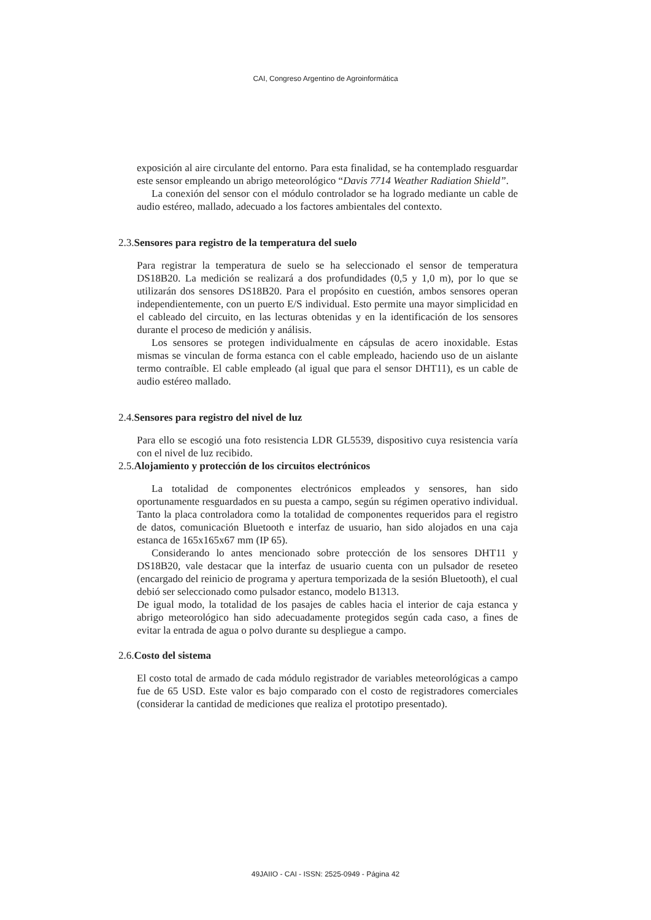CAI, Congreso Argentino de Agroinformática
exposición al aire circulante del entorno. Para esta finalidad, se ha contemplado resguardar este sensor empleando un abrigo meteorológico “Davis 7714 Weather Radiation Shield”.
La conexión del sensor con el módulo controlador se ha logrado mediante un cable de audio estéreo, mallado, adecuado a los factores ambientales del contexto.
2.3.Sensores para registro de la temperatura del suelo
Para registrar la temperatura de suelo se ha seleccionado el sensor de temperatura DS18B20. La medición se realizará a dos profundidades (0,5 y 1,0 m), por lo que se utilizarán dos sensores DS18B20. Para el propósito en cuestión, ambos sensores operan independientemente, con un puerto E/S individual. Esto permite una mayor simplicidad en el cableado del circuito, en las lecturas obtenidas y en la identificación de los sensores durante el proceso de medición y análisis.
Los sensores se protegen individualmente en cápsulas de acero inoxidable. Estas mismas se vinculan de forma estanca con el cable empleado, haciendo uso de un aislante termo contraíble. El cable empleado (al igual que para el sensor DHT11), es un cable de audio estéreo mallado.
2.4.Sensores para registro del nivel de luz
Para ello se escogió una foto resistencia LDR GL5539, dispositivo cuya resistencia varía con el nivel de luz recibido.
2.5.Alojamiento y protección de los circuitos electrónicos
La totalidad de componentes electrónicos empleados y sensores, han sido oportunamente resguardados en su puesta a campo, según su régimen operativo individual. Tanto la placa controladora como la totalidad de componentes requeridos para el registro de datos, comunicación Bluetooth e interfaz de usuario, han sido alojados en una caja estanca de 165x165x67 mm (IP 65).
Considerando lo antes mencionado sobre protección de los sensores DHT11 y DS18B20, vale destacar que la interfaz de usuario cuenta con un pulsador de reseteo (encargado del reinicio de programa y apertura temporizada de la sesión Bluetooth), el cual debió ser seleccionado como pulsador estanco, modelo B1313.
De igual modo, la totalidad de los pasajes de cables hacia el interior de caja estanca y abrigo meteorológico han sido adecuadamente protegidos según cada caso, a fines de evitar la entrada de agua o polvo durante su despliegue a campo.
2.6.Costo del sistema
El costo total de armado de cada módulo registrador de variables meteorológicas a campo fue de 65 USD. Este valor es bajo comparado con el costo de registradores comerciales (considerar la cantidad de mediciones que realiza el prototipo presentado).
49JAIIO - CAI - ISSN: 2525-0949 - Página 42